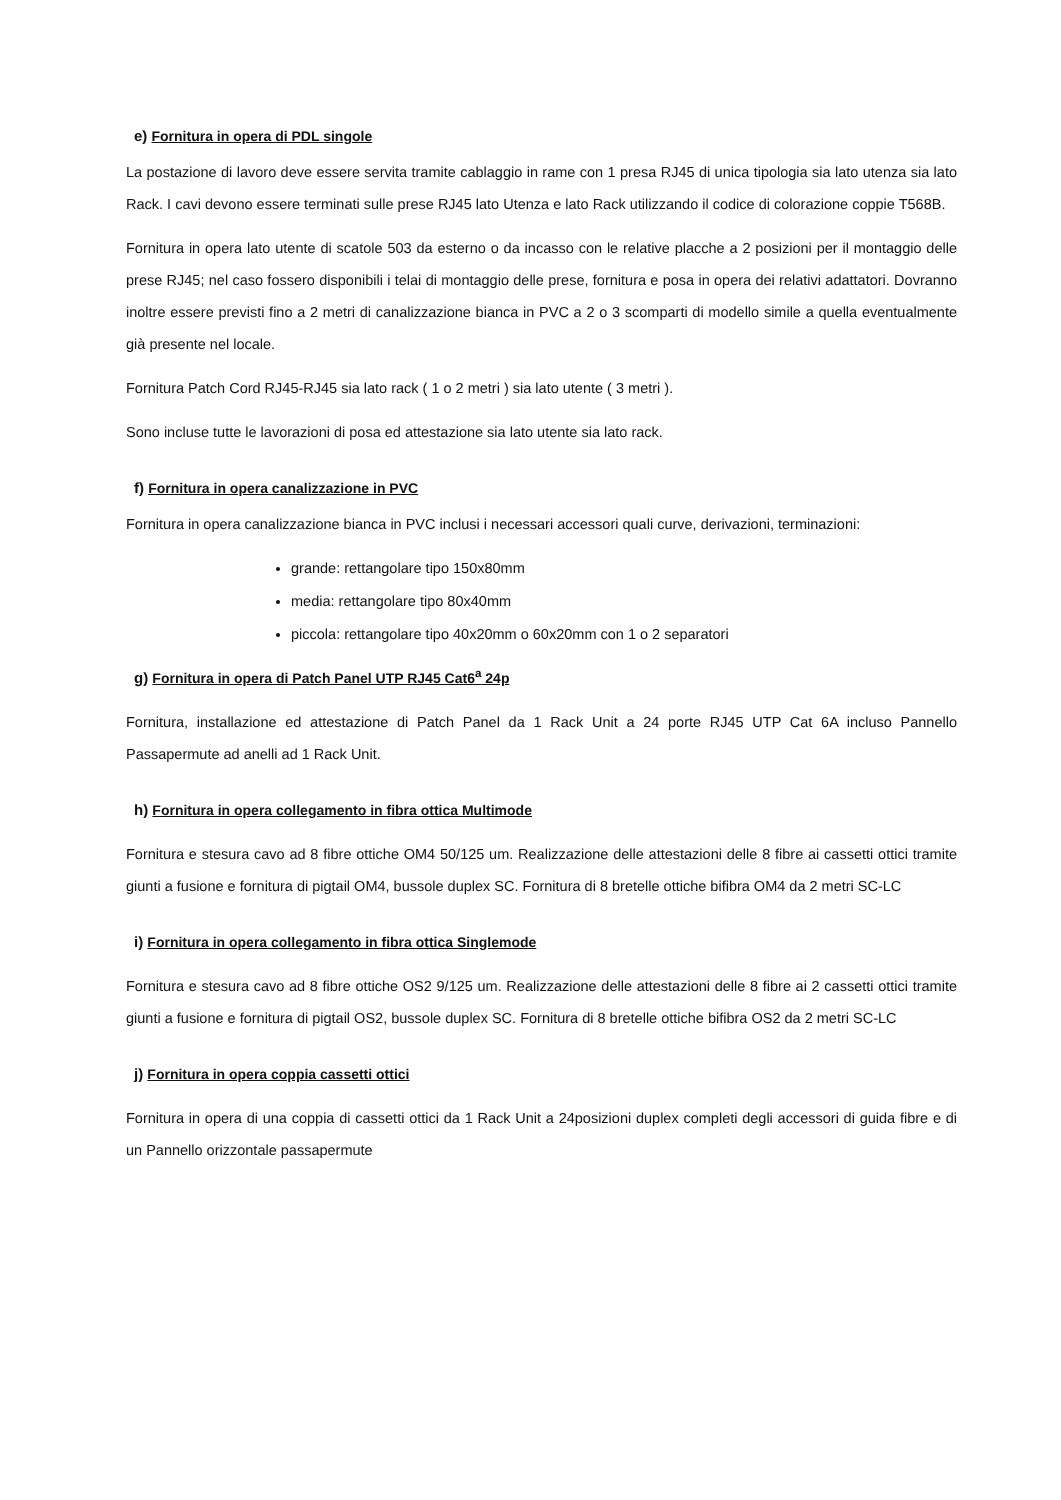e) Fornitura in opera di PDL singole
La postazione di lavoro deve essere servita tramite cablaggio in rame con 1 presa RJ45 di unica tipologia sia lato utenza sia lato Rack. I cavi devono essere terminati sulle prese RJ45 lato Utenza e lato Rack utilizzando il codice di colorazione coppie T568B.
Fornitura in opera lato utente di scatole 503 da esterno o da incasso con le relative placche a 2 posizioni per il montaggio delle prese RJ45; nel caso fossero disponibili i telai di montaggio delle prese, fornitura e posa in opera dei relativi adattatori. Dovranno inoltre essere previsti fino a 2 metri di canalizzazione bianca in PVC a 2 o 3 scomparti di modello simile a quella eventualmente già presente nel locale.
Fornitura Patch Cord RJ45-RJ45 sia lato rack ( 1 o 2 metri ) sia lato utente ( 3 metri ).
Sono incluse tutte le lavorazioni di posa ed attestazione sia lato utente sia lato rack.
f) Fornitura in opera canalizzazione in PVC
Fornitura in opera canalizzazione bianca in PVC inclusi i necessari accessori quali curve, derivazioni, terminazioni:
grande: rettangolare tipo 150x80mm
media: rettangolare tipo 80x40mm
piccola: rettangolare tipo 40x20mm o 60x20mm con 1 o 2 separatori
g) Fornitura in opera di Patch Panel UTP RJ45 Cat6<sup>a</sup> 24p
Fornitura, installazione ed attestazione di Patch Panel da 1 Rack Unit a 24 porte RJ45 UTP Cat 6A incluso Pannello Passapermute ad anelli ad 1 Rack Unit.
h) Fornitura in opera collegamento in fibra ottica Multimode
Fornitura e stesura cavo ad 8 fibre ottiche OM4 50/125 um. Realizzazione delle attestazioni delle 8 fibre ai cassetti ottici tramite giunti a fusione e fornitura di pigtail OM4, bussole duplex SC. Fornitura di 8 bretelle ottiche bifibra OM4 da 2 metri SC-LC
i) Fornitura in opera collegamento in fibra ottica Singlemode
Fornitura e stesura cavo ad 8 fibre ottiche OS2 9/125 um. Realizzazione delle attestazioni delle 8 fibre ai 2 cassetti ottici tramite giunti a fusione e fornitura di pigtail OS2, bussole duplex SC. Fornitura di 8 bretelle ottiche bifibra OS2 da 2 metri SC-LC
j) Fornitura in opera coppia cassetti ottici
Fornitura in opera di una coppia di cassetti ottici da 1 Rack Unit a 24posizioni duplex completi degli accessori di guida fibre e di un Pannello orizzontale passapermute